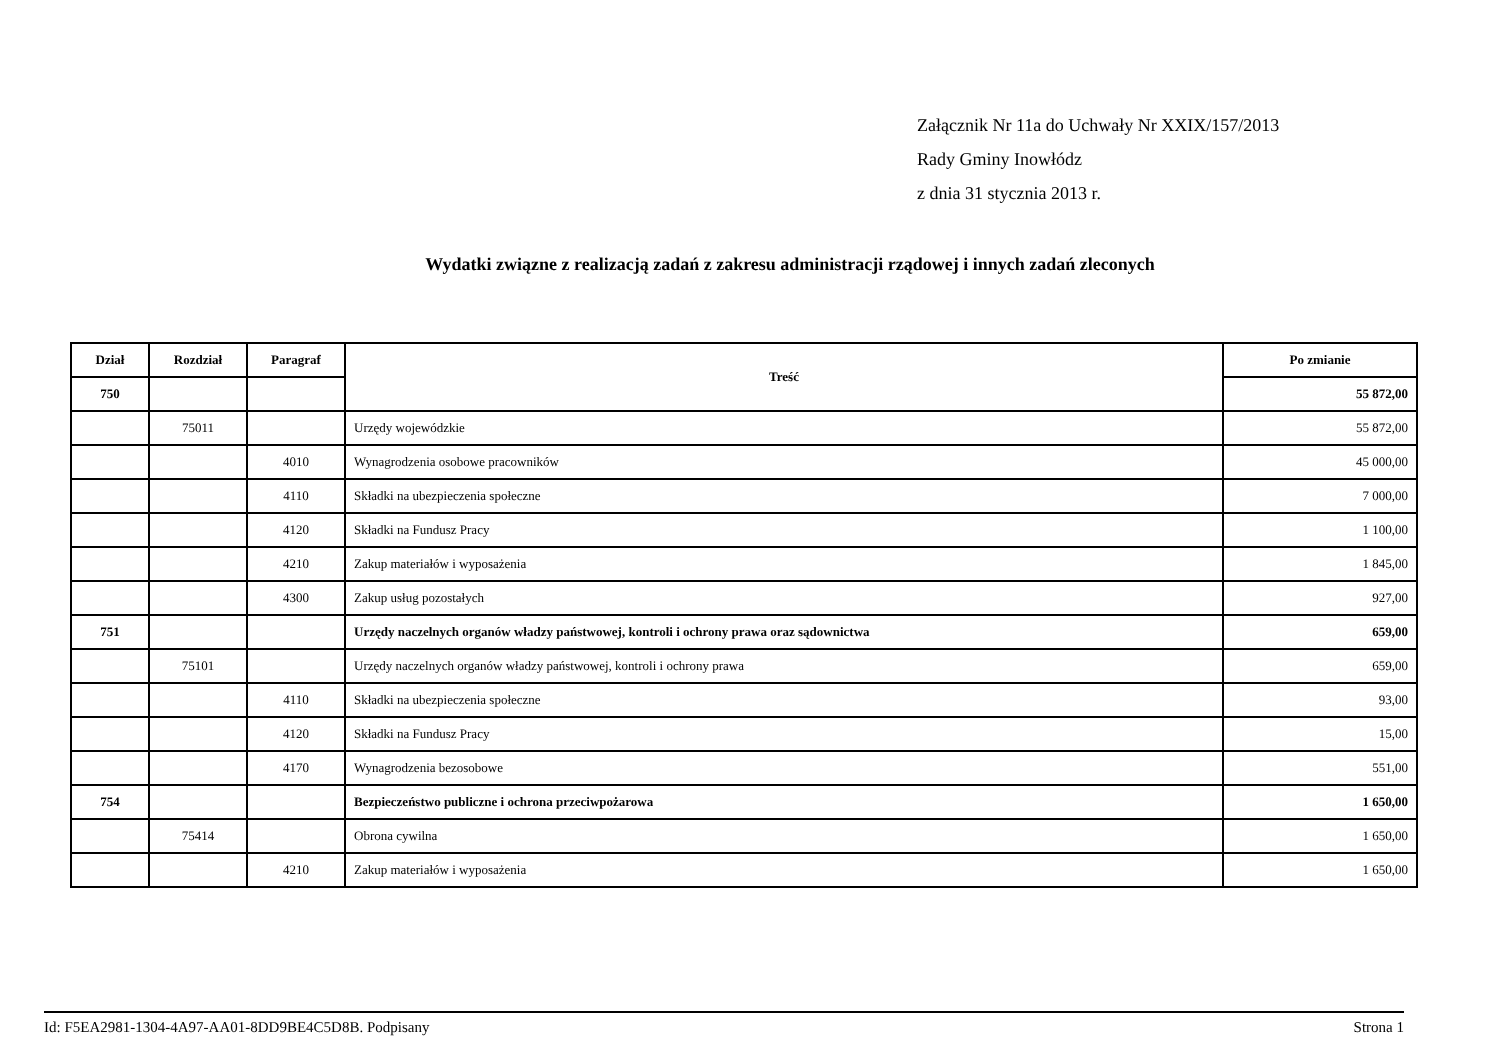Załącznik Nr 11a do Uchwały Nr XXIX/157/2013
Rady Gminy Inowłódz
z dnia 31 stycznia 2013 r.
Wydatki związne z realizacją zadań z zakresu administracji rządowej i innych zadań zleconych
| Dział | Rozdział | Paragraf | Treść | Po zmianie |
| --- | --- | --- | --- | --- |
| 750 | | | | 55 872,00 |
| | 75011 | | Urzędy wojewódzkie | 55 872,00 |
| | | 4010 | Wynagrodzenia osobowe pracowników | 45 000,00 |
| | | 4110 | Składki na ubezpieczenia społeczne | 7 000,00 |
| | | 4120 | Składki na Fundusz Pracy | 1 100,00 |
| | | 4210 | Zakup materiałów i wyposażenia | 1 845,00 |
| | | 4300 | Zakup usług pozostałych | 927,00 |
| 751 | | | Urzędy naczelnych organów władzy państwowej, kontroli i ochrony prawa oraz sądownictwa | 659,00 |
| | 75101 | | Urzędy naczelnych organów władzy państwowej, kontroli i ochrony prawa | 659,00 |
| | | 4110 | Składki na ubezpieczenia społeczne | 93,00 |
| | | 4120 | Składki na Fundusz Pracy | 15,00 |
| | | 4170 | Wynagrodzenia bezosobowe | 551,00 |
| 754 | | | Bezpieczeństwo publiczne i ochrona przeciwpożarowa | 1 650,00 |
| | 75414 | | Obrona cywilna | 1 650,00 |
| | | 4210 | Zakup materiałów i wyposażenia | 1 650,00 |
Id: F5EA2981-1304-4A97-AA01-8DD9BE4C5D8B. Podpisany Strona 1